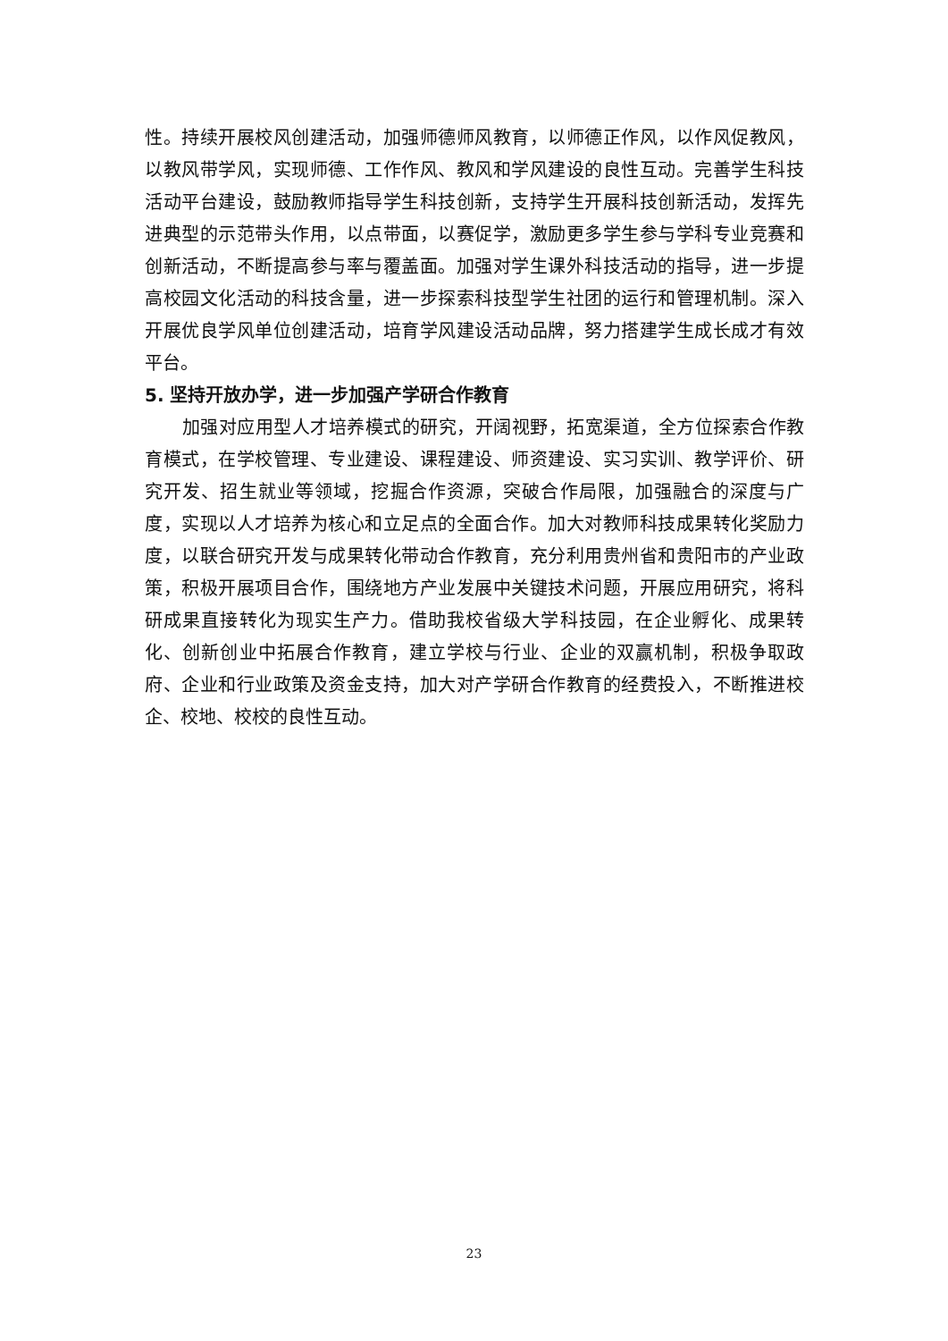性。持续开展校风创建活动，加强师德师风教育，以师德正作风，以作风促教风，以教风带学风，实现师德、工作作风、教风和学风建设的良性互动。完善学生科技活动平台建设，鼓励教师指导学生科技创新，支持学生开展科技创新活动，发挥先进典型的示范带头作用，以点带面，以赛促学，激励更多学生参与学科专业竞赛和创新活动，不断提高参与率与覆盖面。加强对学生课外科技活动的指导，进一步提高校园文化活动的科技含量，进一步探索科技型学生社团的运行和管理机制。深入开展优良学风单位创建活动，培育学风建设活动品牌，努力搭建学生成长成才有效平台。
5. 坚持开放办学，进一步加强产学研合作教育
加强对应用型人才培养模式的研究，开阔视野，拓宽渠道，全方位探索合作教育模式，在学校管理、专业建设、课程建设、师资建设、实习实训、教学评价、研究开发、招生就业等领域，挖掘合作资源，突破合作局限，加强融合的深度与广度，实现以人才培养为核心和立足点的全面合作。加大对教师科技成果转化奖励力度，以联合研究开发与成果转化带动合作教育，充分利用贵州省和贵阳市的产业政策，积极开展项目合作，围绕地方产业发展中关键技术问题，开展应用研究，将科研成果直接转化为现实生产力。借助我校省级大学科技园，在企业孵化、成果转化、创新创业中拓展合作教育，建立学校与行业、企业的双赢机制，积极争取政府、企业和行业政策及资金支持，加大对产学研合作教育的经费投入，不断推进校企、校地、校校的良性互动。
23